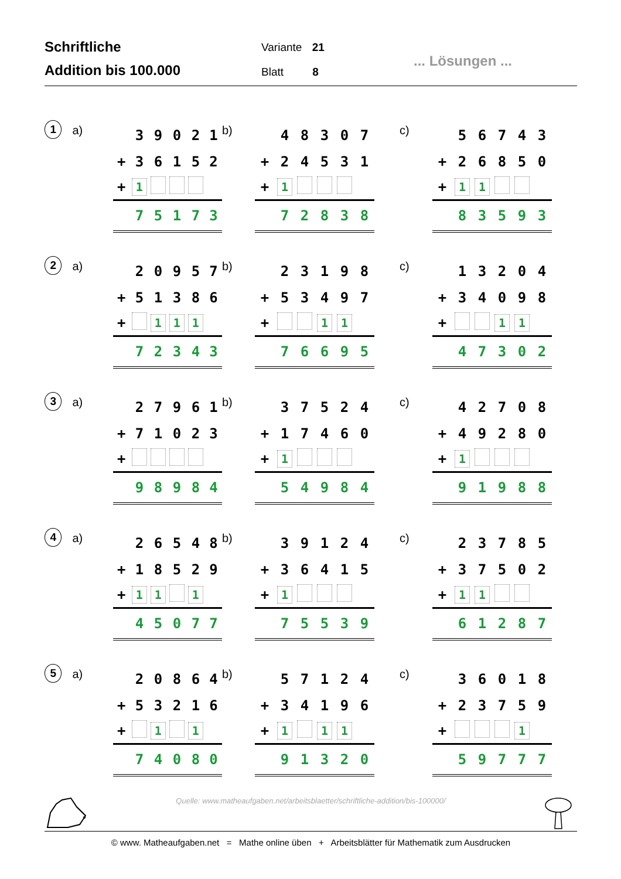Schriftliche
Addition bis 100.000
Variante 21
Blatt 8
... Lösungen ...
1
a)
| | 3 | 9 | 0 | 2 | 1 |
| + | 3 | 6 | 1 | 5 | 2 |
| + | 1 | | | | |
| | 7 | 5 | 1 | 7 | 3 |
b)
| | 4 | 8 | 3 | 0 | 7 |
| + | 2 | 4 | 5 | 3 | 1 |
| + | 1 | | | | |
| | 7 | 2 | 8 | 3 | 8 |
c)
| | 5 | 6 | 7 | 4 | 3 |
| + | 2 | 6 | 8 | 5 | 0 |
| + | 1 | 1 | | | |
| | 8 | 3 | 5 | 9 | 3 |
2
a)
| | 2 | 0 | 9 | 5 | 7 |
| + | 5 | 1 | 3 | 8 | 6 |
| + | | 1 | 1 | 1 | |
| | 7 | 2 | 3 | 4 | 3 |
b)
| | 2 | 3 | 1 | 9 | 8 |
| + | 5 | 3 | 4 | 9 | 7 |
| + | | | 1 | 1 | |
| | 7 | 6 | 6 | 9 | 5 |
c)
| | 1 | 3 | 2 | 0 | 4 |
| + | 3 | 4 | 0 | 9 | 8 |
| + | | | 1 | 1 | |
| | 4 | 7 | 3 | 0 | 2 |
3
a)
| | 2 | 7 | 9 | 6 | 1 |
| + | 7 | 1 | 0 | 2 | 3 |
| + | | | | | |
| | 9 | 8 | 9 | 8 | 4 |
b)
| | 3 | 7 | 5 | 2 | 4 |
| + | 1 | 7 | 4 | 6 | 0 |
| + | 1 | | | | |
| | 5 | 4 | 9 | 8 | 4 |
c)
| | 4 | 2 | 7 | 0 | 8 |
| + | 4 | 9 | 2 | 8 | 0 |
| + | 1 | | | | |
| | 9 | 1 | 9 | 8 | 8 |
4
a)
| | 2 | 6 | 5 | 4 | 8 |
| + | 1 | 8 | 5 | 2 | 9 |
| + | 1 | 1 | | 1 | |
| | 4 | 5 | 0 | 7 | 7 |
b)
| | 3 | 9 | 1 | 2 | 4 |
| + | 3 | 6 | 4 | 1 | 5 |
| + | 1 | | | | |
| | 7 | 5 | 5 | 3 | 9 |
c)
| | 2 | 3 | 7 | 8 | 5 |
| + | 3 | 7 | 5 | 0 | 2 |
| + | 1 | 1 | | | |
| | 6 | 1 | 2 | 8 | 7 |
5
a)
| | 2 | 0 | 8 | 6 | 4 |
| + | 5 | 3 | 2 | 1 | 6 |
| + | | 1 | | 1 | |
| | 7 | 4 | 0 | 8 | 0 |
b)
| | 5 | 7 | 1 | 2 | 4 |
| + | 3 | 4 | 1 | 9 | 6 |
| + | 1 | | 1 | 1 | |
| | 9 | 1 | 3 | 2 | 0 |
c)
| | 3 | 6 | 0 | 1 | 8 |
| + | 2 | 3 | 7 | 5 | 9 |
| + | | | | 1 | |
| | 5 | 9 | 7 | 7 | 7 |
Quelle: www.matheaufgaben.net/arbeitsblaetter/schriftliche-addition/bis-100000/
© www. Matheaufgaben.net = Mathe online üben + Arbeitsblätter für Mathematik zum Ausdrucken